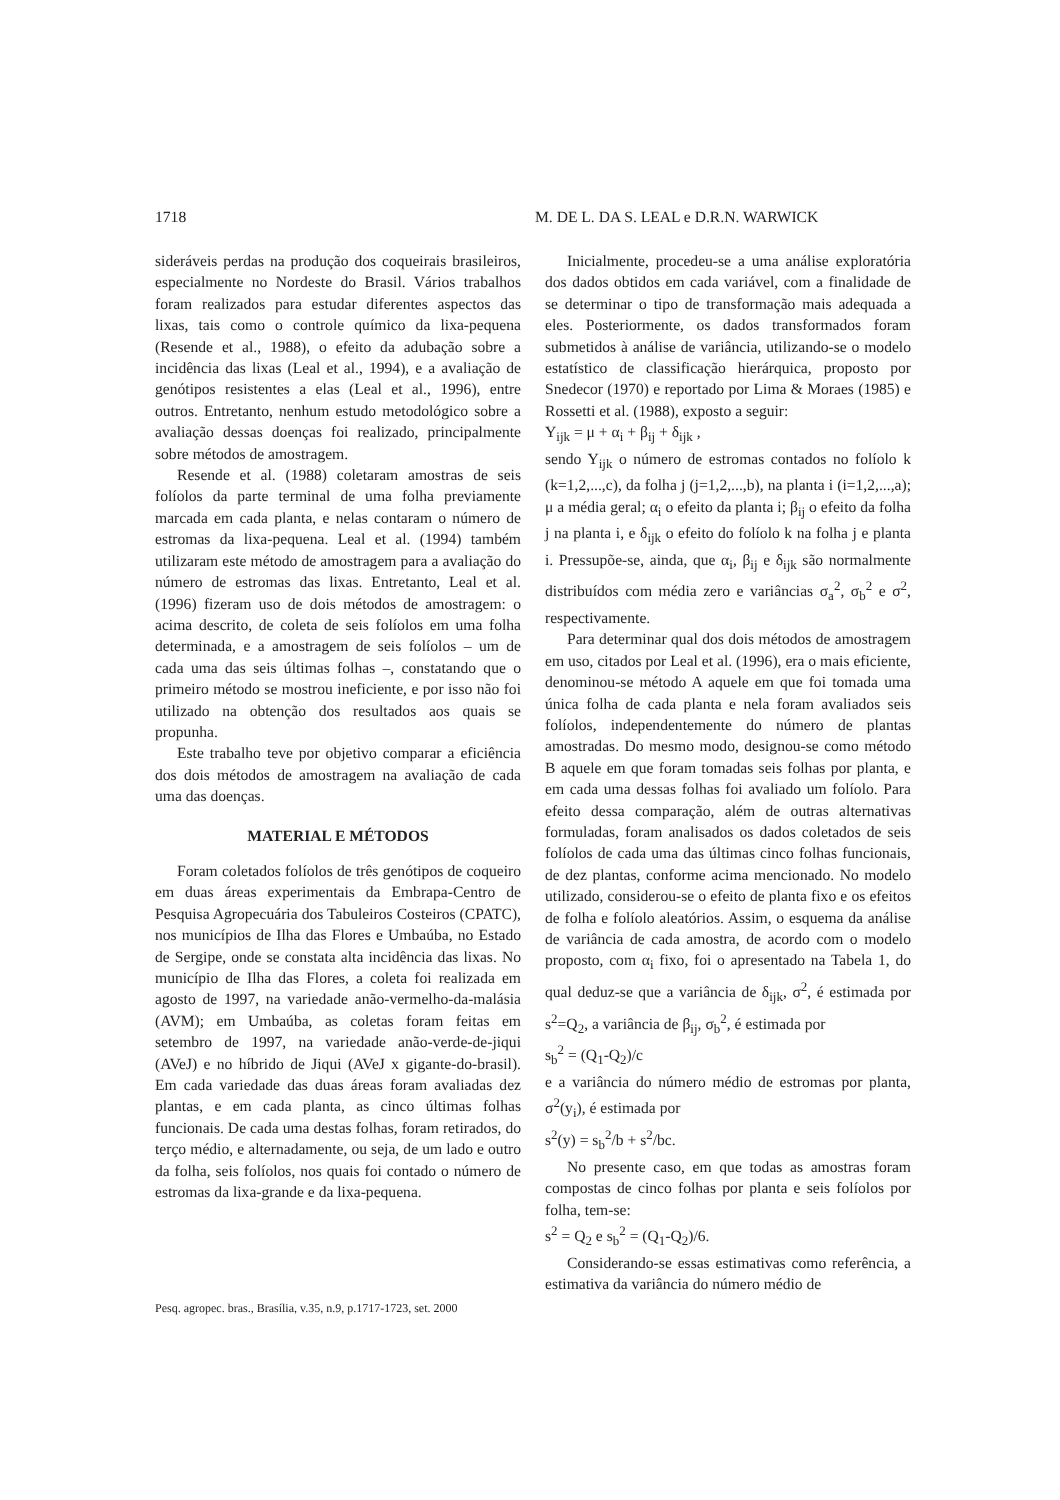1718 M. DE L. DA S. LEAL e D.R.N. WARWICK
sideráveis perdas na produção dos coqueirais brasileiros, especialmente no Nordeste do Brasil. Vários trabalhos foram realizados para estudar diferentes aspectos das lixas, tais como o controle químico da lixa-pequena (Resende et al., 1988), o efeito da adubação sobre a incidência das lixas (Leal et al., 1994), e a avaliação de genótipos resistentes a elas (Leal et al., 1996), entre outros. Entretanto, nenhum estudo metodológico sobre a avaliação dessas doenças foi realizado, principalmente sobre métodos de amostragem.
Resende et al. (1988) coletaram amostras de seis folíolos da parte terminal de uma folha previamente marcada em cada planta, e nelas contaram o número de estromas da lixa-pequena. Leal et al. (1994) também utilizaram este método de amostragem para a avaliação do número de estromas das lixas. Entretanto, Leal et al. (1996) fizeram uso de dois métodos de amostragem: o acima descrito, de coleta de seis folíolos em uma folha determinada, e a amostragem de seis folíolos – um de cada uma das seis últimas folhas –, constatando que o primeiro método se mostrou ineficiente, e por isso não foi utilizado na obtenção dos resultados aos quais se propunha.
Este trabalho teve por objetivo comparar a eficiência dos dois métodos de amostragem na avaliação de cada uma das doenças.
MATERIAL E MÉTODOS
Foram coletados folíolos de três genótipos de coqueiro em duas áreas experimentais da Embrapa-Centro de Pesquisa Agropecuária dos Tabuleiros Costeiros (CPATC), nos municípios de Ilha das Flores e Umbaúba, no Estado de Sergipe, onde se constata alta incidência das lixas. No município de Ilha das Flores, a coleta foi realizada em agosto de 1997, na variedade anão-vermelho-da-malásia (AVM); em Umbaúba, as coletas foram feitas em setembro de 1997, na variedade anão-verde-de-jiqui (AVeJ) e no híbrido de Jiqui (AVeJ x gigante-do-brasil). Em cada variedade das duas áreas foram avaliadas dez plantas, e em cada planta, as cinco últimas folhas funcionais. De cada uma destas folhas, foram retirados, do terço médio, e alternadamente, ou seja, de um lado e outro da folha, seis folíolos, nos quais foi contado o número de estromas da lixa-grande e da lixa-pequena.
Inicialmente, procedeu-se a uma análise exploratória dos dados obtidos em cada variável, com a finalidade de se determinar o tipo de transformação mais adequada a eles. Posteriormente, os dados transformados foram submetidos à análise de variância, utilizando-se o modelo estatístico de classificação hierárquica, proposto por Snedecor (1970) e reportado por Lima & Moraes (1985) e Rossetti et al. (1988), exposto a seguir:
Y<sub>ijk</sub> = μ + α<sub>i</sub> + β<sub>ij</sub> + δ<sub>ijk</sub> ,
sendo Y<sub>ijk</sub> o número de estromas contados no folíolo k (k=1,2,...,c), da folha j (j=1,2,...,b), na planta i (i=1,2,...,a); μ a média geral; α<sub>i</sub> o efeito da planta i; β<sub>ij</sub> o efeito da folha j na planta i, e δ<sub>ijk</sub> o efeito do folíolo k na folha j e planta i. Pressupõe-se, ainda, que α<sub>i</sub>, β<sub>ij</sub> e δ<sub>ijk</sub> são normalmente distribuídos com média zero e variâncias σ<sub>a</sub><sup>2</sup>, σ<sub>b</sub><sup>2</sup> e σ<sup>2</sup>, respectivamente.
Para determinar qual dos dois métodos de amostragem em uso, citados por Leal et al. (1996), era o mais eficiente, denominou-se método A aquele em que foi tomada uma única folha de cada planta e nela foram avaliados seis folíolos, independentemente do número de plantas amostradas. Do mesmo modo, designou-se como método B aquele em que foram tomadas seis folhas por planta, e em cada uma dessas folhas foi avaliado um folíolo. Para efeito dessa comparação, além de outras alternativas formuladas, foram analisados os dados coletados de seis folíolos de cada uma das últimas cinco folhas funcionais, de dez plantas, conforme acima mencionado. No modelo utilizado, considerou-se o efeito de planta fixo e os efeitos de folha e folíolo aleatórios. Assim, o esquema da análise de variância de cada amostra, de acordo com o modelo proposto, com α<sub>i</sub> fixo, foi o apresentado na Tabela 1, do qual deduz-se que a variância de δ<sub>ijk</sub>, σ<sup>2</sup>, é estimada por s<sup>2</sup>=Q<sub>2</sub>, a variância de β<sub>ij</sub>, σ<sub>b</sub><sup>2</sup>, é estimada por
s<sub>b</sub><sup>2</sup> = (Q<sub>1</sub>-Q<sub>2</sub>)/c
e a variância do número médio de estromas por planta, σ<sup>2</sup>(y<sub>i</sub>), é estimada por
s<sup>2</sup>(y) = s<sub>b</sub><sup>2</sup>/b + s<sup>2</sup>/bc.
No presente caso, em que todas as amostras foram compostas de cinco folhas por planta e seis folíolos por folha, tem-se:
s<sup>2</sup> = Q<sub>2</sub> e s<sub>b</sub><sup>2</sup> = (Q<sub>1</sub>-Q<sub>2</sub>)/6.
Considerando-se essas estimativas como referência, a estimativa da variância do número médio de
Pesq. agropec. bras., Brasília, v.35, n.9, p.1717-1723, set. 2000